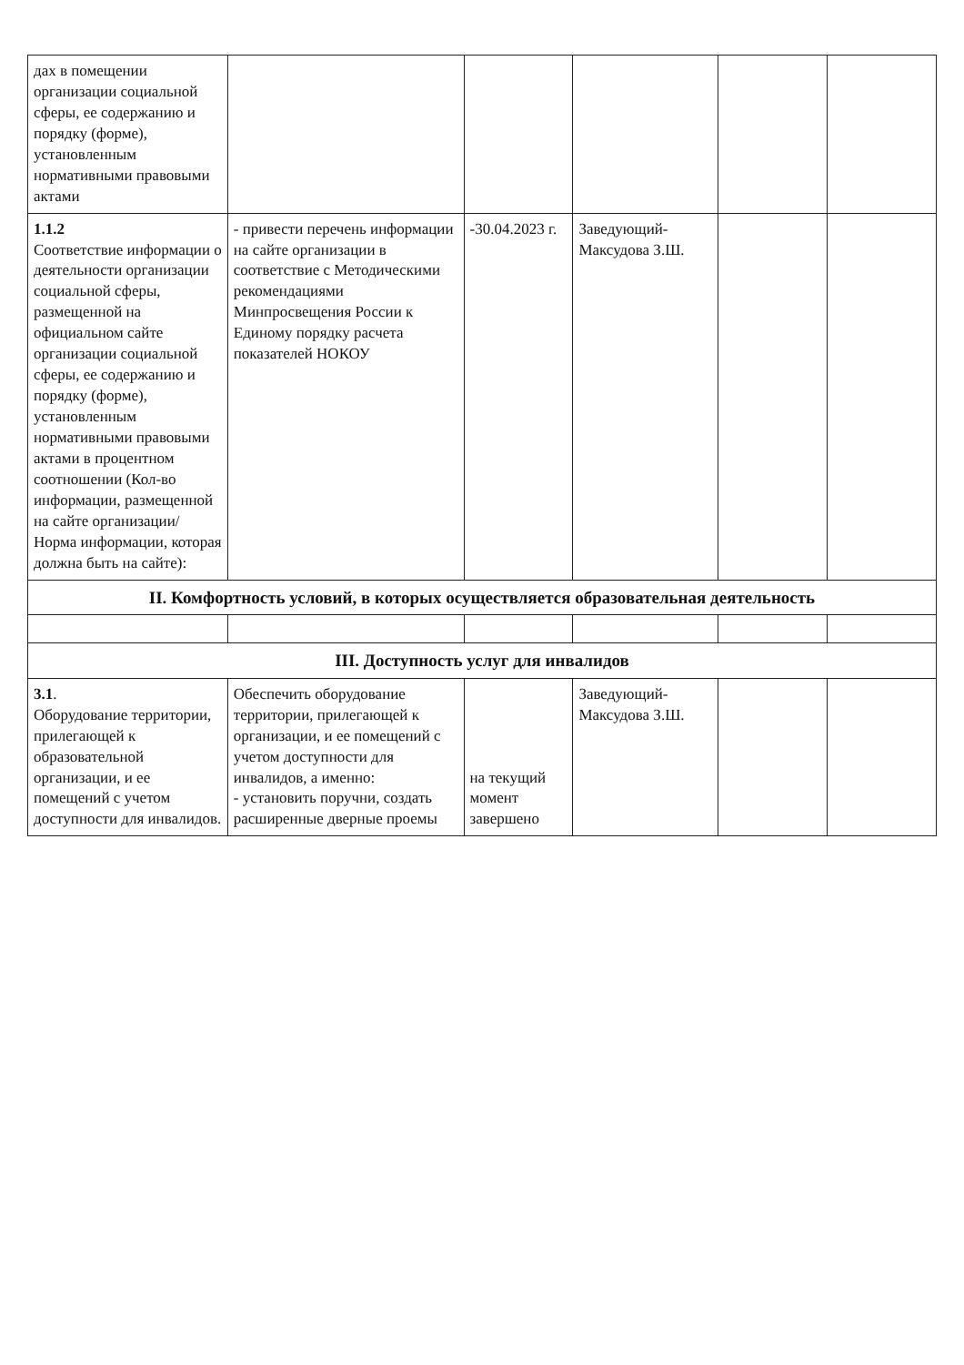| дах в помещении организации социальной сферы, ее содержанию и порядку (форме), установленным нормативными правовыми актами | | | | | |
| 1.1.2 Соответствие информации о деятельности организации социальной сферы, размещенной на официальном сайте организации социальной сферы, ее содержанию и порядку (форме), установленным нормативными правовыми актами в процентном соотношении (Кол-во информации, размещенной на сайте организации/ Норма информации, которая должна быть на сайте): | - привести перечень информации на сайте организации в соответствие с Методическими рекомендациями Минпросвещения России к Единому порядку расчета показателей НОКОУ | -30.04.2023 г. | Заведующий- Максудова З.Ш. | | |
| II. Комфортность условий, в которых осуществляется образовательная деятельность | | | | | |
| III. Доступность услуг для инвалидов | | | | | |
| 3.1 . Оборудование территории, прилегающей к образовательной организации, и ее помещений с учетом доступности для инвалидов. | Обеспечить оборудование территории, прилегающей к организации, и ее помещений с учетом доступности для инвалидов, а именно: - установить поручни, создать расширенные дверные проемы | на текущий момент завершено | Заведующий- Максудова З.Ш. | | |